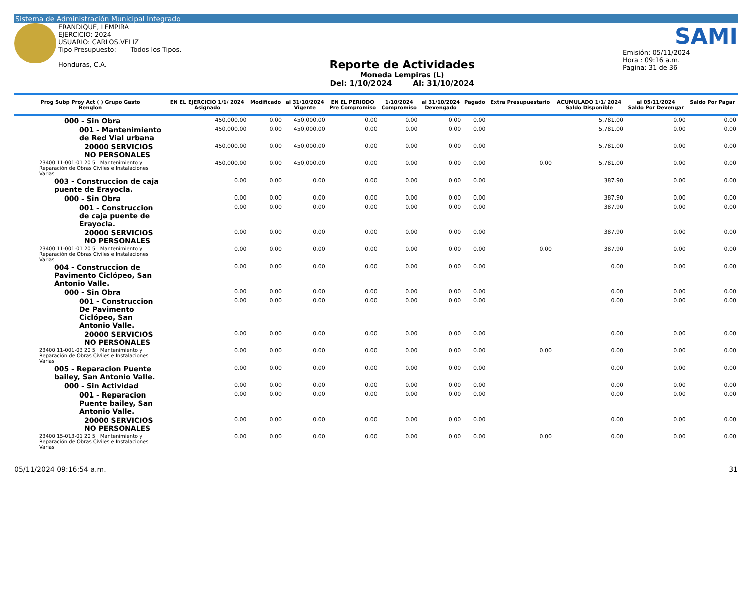Sistema de Administración Municipal Integrado
ERANDIQUE, LEMPIRA
EJERCICIO: 2024
USUARIO: CARLOS.VELIZ
Tipo Presupuesto: Todos los Tipos.
Honduras, C.A.
Reporte de Actividades
Moneda Lempiras (L)
Del: 1/10/2024 Al: 31/10/2024
SAMI
Emisión: 05/11/2024
Hora : 09:16 a.m.
Pagina: 31 de 36
| Prog Subp Proy Act ( ) Grupo Gasto Renglon | EN EL EJERCICIO 1/1/ 2024 Asignado | Modificado | al 31/10/2024 Vigente | EN EL PERIODO Pre Compromiso | 1/10/2024 Compromiso | al 31/10/2024 Devengado | Pagado | Extra Presupuestario | ACUMULADO 1/1/ 2024 Saldo Disponible | al 05/11/2024 Saldo Por Devengar | Saldo Por Pagar |
| --- | --- | --- | --- | --- | --- | --- | --- | --- | --- | --- | --- |
| 000 - Sin Obra | 450,000.00 | 0.00 | 450,000.00 | 0.00 | 0.00 | 0.00 | 0.00 | | 5,781.00 | 0.00 | 0.00 |
| 001 - Mantenimiento de Red Vial urbana | 450,000.00 | 0.00 | 450,000.00 | 0.00 | 0.00 | 0.00 | 0.00 | | 5,781.00 | 0.00 | 0.00 |
| 20000 SERVICIOS NO PERSONALES | 450,000.00 | 0.00 | 450,000.00 | 0.00 | 0.00 | 0.00 | 0.00 | | 5,781.00 | 0.00 | 0.00 |
| 23400 11-001-01 20 5 Mantenimiento y Reparación de Obras Civiles e Instalaciones Varias | 450,000.00 | 0.00 | 450,000.00 | 0.00 | 0.00 | 0.00 | 0.00 | 0.00 | 5,781.00 | 0.00 | 0.00 |
| 003 - Construccion de caja puente de Erayocla. | 0.00 | 0.00 | 0.00 | 0.00 | 0.00 | 0.00 | 0.00 | | 387.90 | 0.00 | 0.00 |
| 000 - Sin Obra | 0.00 | 0.00 | 0.00 | 0.00 | 0.00 | 0.00 | 0.00 | | 387.90 | 0.00 | 0.00 |
| 001 - Construccion de caja puente de Erayocla. | 0.00 | 0.00 | 0.00 | 0.00 | 0.00 | 0.00 | 0.00 | | 387.90 | 0.00 | 0.00 |
| 20000 SERVICIOS NO PERSONALES | 0.00 | 0.00 | 0.00 | 0.00 | 0.00 | 0.00 | 0.00 | | 387.90 | 0.00 | 0.00 |
| 23400 11-001-01 20 5 Mantenimiento y Reparación de Obras Civiles e Instalaciones Varias | 0.00 | 0.00 | 0.00 | 0.00 | 0.00 | 0.00 | 0.00 | 0.00 | 387.90 | 0.00 | 0.00 |
| 004 - Construccion de Pavimento Ciclópeo, San Antonio Valle. | 0.00 | 0.00 | 0.00 | 0.00 | 0.00 | 0.00 | 0.00 | | 0.00 | 0.00 | 0.00 |
| 000 - Sin Obra | 0.00 | 0.00 | 0.00 | 0.00 | 0.00 | 0.00 | 0.00 | | 0.00 | 0.00 | 0.00 |
| 001 - Construccion De Pavimento Ciclópeo, San Antonio Valle. | 0.00 | 0.00 | 0.00 | 0.00 | 0.00 | 0.00 | 0.00 | | 0.00 | 0.00 | 0.00 |
| 20000 SERVICIOS NO PERSONALES | 0.00 | 0.00 | 0.00 | 0.00 | 0.00 | 0.00 | 0.00 | | 0.00 | 0.00 | 0.00 |
| 23400 11-001-03 20 5 Mantenimiento y Reparación de Obras Civiles e Instalaciones Varias | 0.00 | 0.00 | 0.00 | 0.00 | 0.00 | 0.00 | 0.00 | 0.00 | 0.00 | 0.00 | 0.00 |
| 005 - Reparacion Puente bailey, San Antonio Valle. | 0.00 | 0.00 | 0.00 | 0.00 | 0.00 | 0.00 | 0.00 | | 0.00 | 0.00 | 0.00 |
| 000 - Sin Actividad | 0.00 | 0.00 | 0.00 | 0.00 | 0.00 | 0.00 | 0.00 | | 0.00 | 0.00 | 0.00 |
| 001 - Reparacion Puente bailey, San Antonio Valle. | 0.00 | 0.00 | 0.00 | 0.00 | 0.00 | 0.00 | 0.00 | | 0.00 | 0.00 | 0.00 |
| 20000 SERVICIOS NO PERSONALES | 0.00 | 0.00 | 0.00 | 0.00 | 0.00 | 0.00 | 0.00 | | 0.00 | 0.00 | 0.00 |
| 23400 15-013-01 20 5 Mantenimiento y Reparación de Obras Civiles e Instalaciones Varias | 0.00 | 0.00 | 0.00 | 0.00 | 0.00 | 0.00 | 0.00 | 0.00 | 0.00 | 0.00 | 0.00 |
05/11/2024 09:16:54 a.m. 31